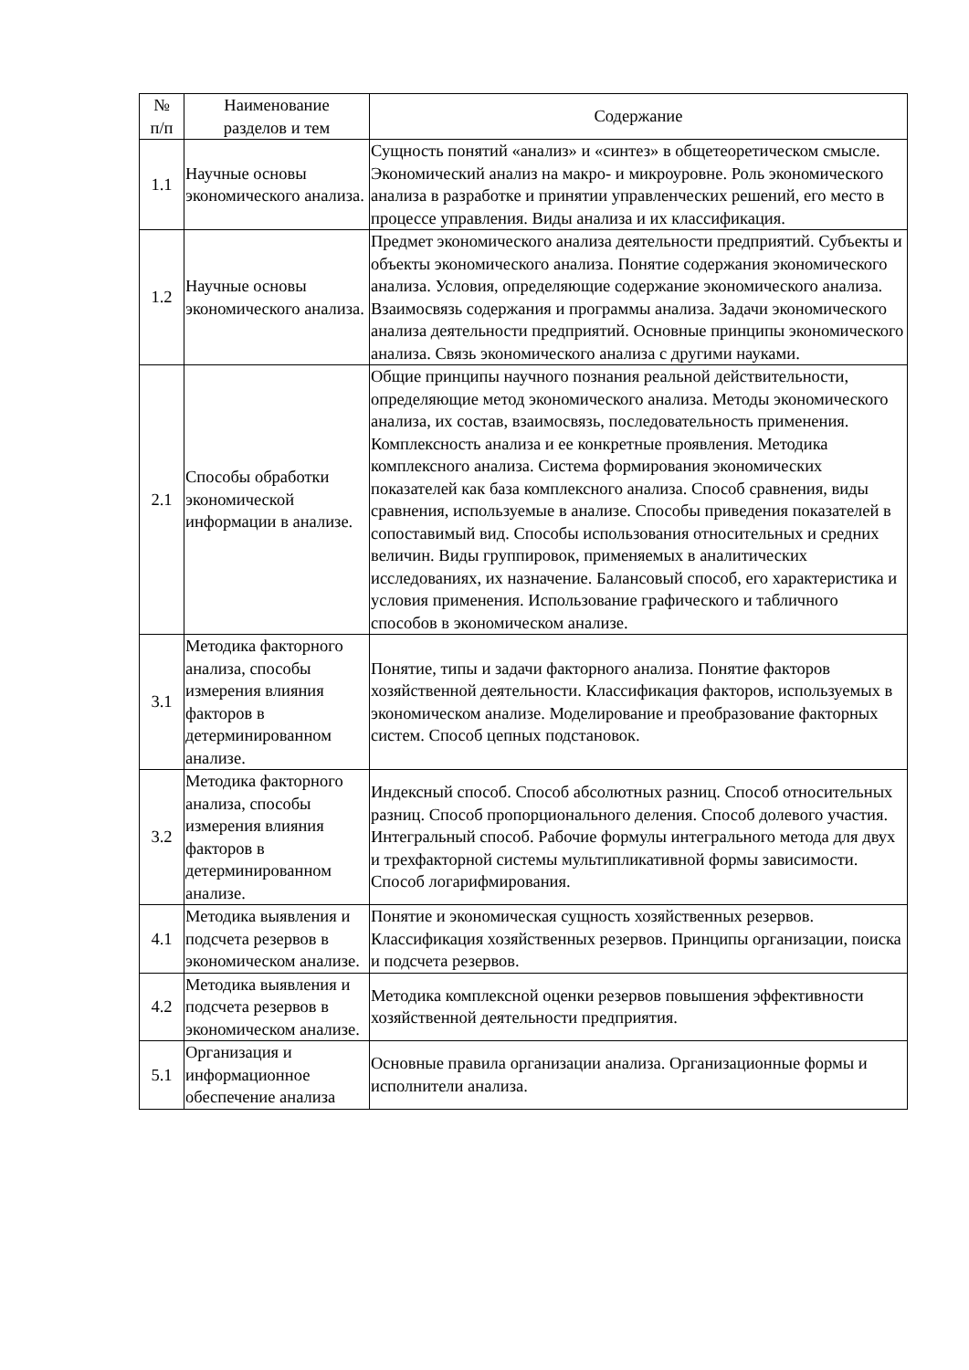| № п/п | Наименование разделов и тем | Содержание |
| --- | --- | --- |
| 1.1 | Научные основы экономического анализа. | Сущность понятий «анализ» и «синтез» в общетеоретическом смысле. Экономический анализ на макро- и микроуровне. Роль экономического анализа в разработке и принятии управленческих решений, его место в процессе управления. Виды анализа и их классификация. |
| 1.2 | Научные основы экономического анализа. | Предмет экономического анализа деятельности предприятий. Субъекты и объекты экономического анализа. Понятие содержания экономического анализа. Условия, определяющие содержание экономического анализа. Взаимосвязь содержания и программы анализа. Задачи экономического анализа деятельности предприятий. Основные принципы экономического анализа. Связь экономического анализа с другими науками. |
| 2.1 | Способы обработки экономической информации в анализе. | Общие принципы научного познания реальной действительности, определяющие метод экономического анализа. Методы экономического анализа, их состав, взаимосвязь, последовательность применения. Комплексность анализа и ее конкретные проявления. Методика комплексного анализа. Система формирования экономических показателей как база комплексного анализа. Способ сравнения, виды сравнения, используемые в анализе. Способы приведения показателей в сопоставимый вид. Способы использования относительных и средних величин. Виды группировок, применяемых в аналитических исследованиях, их назначение. Балансовый способ, его характеристика и условия применения. Использование графического и табличного способов в экономическом анализе. |
| 3.1 | Методика факторного анализа, способы измерения влияния факторов в детерминированном анализе. | Понятие, типы и задачи факторного анализа. Понятие факторов хозяйственной деятельности. Классификация факторов, используемых в экономическом анализе. Моделирование и преобразование факторных систем. Способ цепных подстановок. |
| 3.2 | Методика факторного анализа, способы измерения влияния факторов в детерминированном анализе. | Индексный способ. Способ абсолютных разниц. Способ относительных разниц. Способ пропорционального деления. Способ долевого участия. Интегральный способ. Рабочие формулы интегрального метода для двух и трехфакторной системы мультипликативной формы зависимости. Способ логарифмирования. |
| 4.1 | Методика выявления и подсчета резервов в экономическом анализе. | Понятие и экономическая сущность хозяйственных резервов. Классификация хозяйственных резервов. Принципы организации, поиска и подсчета резервов. |
| 4.2 | Методика выявления и подсчета резервов в экономическом анализе. | Методика комплексной оценки резервов повышения эффективности хозяйственной деятельности предприятия. |
| 5.1 | Организация и информационное обеспечение анализа | Основные правила организации анализа. Организационные формы и исполнители анализа. |